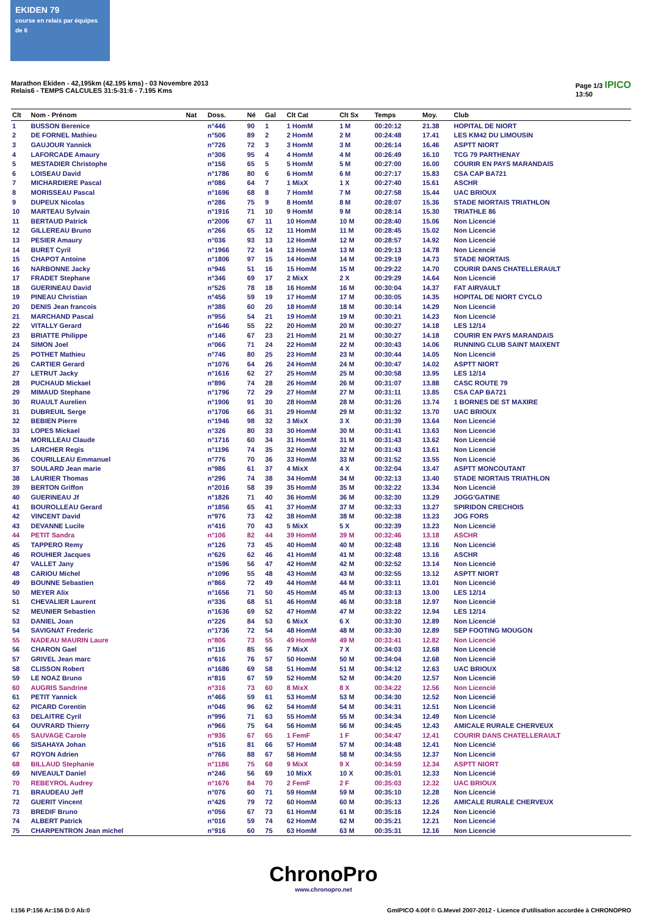EKIDEN 79
course en relais par équipes de 6
Marathon Ekiden - 42,195km (42.195 kms) - 03 Novembre 2013
Relais6 - TEMPS CALCULES 31:5-31:6 - 7.195 Kms
Page 1/3 IPICO
13:50
| Clt | Nom - Prénom | Nat | Doss. | Né | Gal | Clt Cat | Clt Sx | Temps | Moy. | Club |
| --- | --- | --- | --- | --- | --- | --- | --- | --- | --- | --- |
| 1 | BUSSON Berenice | | n°446 | 90 | 1 | 1 HomM | 1 M | 00:20:12 | 21.38 | HOPITAL DE NIORT |
| 2 | DE FORNEL Mathieu | | n°506 | 89 | 2 | 2 HomM | 2 M | 00:24:48 | 17.41 | LES KM42 DU LIMOUSIN |
| 3 | GAUJOUR Yannick | | n°726 | 72 | 3 | 3 HomM | 3 M | 00:26:14 | 16.46 | ASPTT NIORT |
| 4 | LAFORCADE Amaury | | n°306 | 95 | 4 | 4 HomM | 4 M | 00:26:49 | 16.10 | TCG 79 PARTHENAY |
| 5 | MESTADIER Christophe | | n°156 | 65 | 5 | 5 HomM | 5 M | 00:27:00 | 16.00 | COURIR EN PAYS MARANDAIS |
| 6 | LOISEAU David | | n°1786 | 80 | 6 | 6 HomM | 6 M | 00:27:17 | 15.83 | CSA CAP BA721 |
| 7 | MICHARDIERE Pascal | | n°086 | 64 | 7 | 1 MixX | 1 X | 00:27:40 | 15.61 | ASCHR |
| 8 | MORISSEAU Pascal | | n°1696 | 68 | 8 | 7 HomM | 7 M | 00:27:58 | 15.44 | UAC BRIOUX |
| 9 | DUPEUX Nicolas | | n°286 | 75 | 9 | 8 HomM | 8 M | 00:28:07 | 15.36 | STADE NIORTAIS TRIATHLON |
| 10 | MARTEAU Sylvain | | n°1916 | 71 | 10 | 9 HomM | 9 M | 00:28:14 | 15.30 | TRIATHLE 86 |
| 11 | BERTAUD Patrick | | n°2006 | 67 | 11 | 10 HomM | 10 M | 00:28:40 | 15.06 | Non Licencié |
| 12 | GILLEREAU Bruno | | n°266 | 65 | 12 | 11 HomM | 11 M | 00:28:45 | 15.02 | Non Licencié |
| 13 | PESIER Amaury | | n°036 | 93 | 13 | 12 HomM | 12 M | 00:28:57 | 14.92 | Non Licencié |
| 14 | BURET Cyril | | n°1966 | 72 | 14 | 13 HomM | 13 M | 00:29:13 | 14.78 | Non Licencié |
| 15 | CHAPOT Antoine | | n°1806 | 97 | 15 | 14 HomM | 14 M | 00:29:19 | 14.73 | STADE NIORTAIS |
| 16 | NARBONNE Jacky | | n°946 | 51 | 16 | 15 HomM | 15 M | 00:29:22 | 14.70 | COURIR DANS CHATELLERAULT |
| 17 | FRADET Stephane | | n°346 | 69 | 17 | 2 MixX | 2 X | 00:29:29 | 14.64 | Non Licencié |
| 18 | GUERINEAU David | | n°526 | 78 | 18 | 16 HomM | 16 M | 00:30:04 | 14.37 | FAT AIRVAULT |
| 19 | PINEAU Christian | | n°456 | 59 | 19 | 17 HomM | 17 M | 00:30:05 | 14.35 | HOPITAL DE NIORT CYCLO |
| 20 | DENIS Jean francois | | n°386 | 60 | 20 | 18 HomM | 18 M | 00:30:14 | 14.29 | Non Licencié |
| 21 | MARCHAND Pascal | | n°956 | 54 | 21 | 19 HomM | 19 M | 00:30:21 | 14.23 | Non Licencié |
| 22 | VITALLY Gerard | | n°1646 | 55 | 22 | 20 HomM | 20 M | 00:30:27 | 14.18 | LES 12/14 |
| 23 | BRIATTE Philippe | | n°146 | 67 | 23 | 21 HomM | 21 M | 00:30:27 | 14.18 | COURIR EN PAYS MARANDAIS |
| 24 | SIMON Joel | | n°066 | 71 | 24 | 22 HomM | 22 M | 00:30:43 | 14.06 | RUNNING CLUB SAINT MAIXENT |
| 25 | POTHET Mathieu | | n°746 | 80 | 25 | 23 HomM | 23 M | 00:30:44 | 14.05 | Non Licencié |
| 26 | CARTIER Gerard | | n°1076 | 64 | 26 | 24 HomM | 24 M | 00:30:47 | 14.02 | ASPTT NIORT |
| 27 | LETRUT Jacky | | n°1616 | 62 | 27 | 25 HomM | 25 M | 00:30:58 | 13.95 | LES 12/14 |
| 28 | PUCHAUD Mickael | | n°896 | 74 | 28 | 26 HomM | 26 M | 00:31:07 | 13.88 | CASC ROUTE 79 |
| 29 | MIMAUD Stephane | | n°1796 | 72 | 29 | 27 HomM | 27 M | 00:31:11 | 13.85 | CSA CAP BA721 |
| 30 | RUAULT Aurelien | | n°1906 | 91 | 30 | 28 HomM | 28 M | 00:31:26 | 13.74 | 1 BORNES DE ST MAXIRE |
| 31 | DUBREUIL Serge | | n°1706 | 66 | 31 | 29 HomM | 29 M | 00:31:32 | 13.70 | UAC BRIOUX |
| 32 | BEBIEN Pierre | | n°1946 | 98 | 32 | 3 MixX | 3 X | 00:31:39 | 13.64 | Non Licencié |
| 33 | LOPES Mickael | | n°326 | 80 | 33 | 30 HomM | 30 M | 00:31:41 | 13.63 | Non Licencié |
| 34 | MORILLEAU Claude | | n°1716 | 60 | 34 | 31 HomM | 31 M | 00:31:43 | 13.62 | Non Licencié |
| 35 | LARCHER Regis | | n°1196 | 74 | 35 | 32 HomM | 32 M | 00:31:43 | 13.61 | Non Licencié |
| 36 | COURILLEAU Emmanuel | | n°776 | 70 | 36 | 33 HomM | 33 M | 00:31:52 | 13.55 | Non Licencié |
| 37 | SOULARD Jean marie | | n°986 | 61 | 37 | 4 MixX | 4 X | 00:32:04 | 13.47 | ASPTT MONCOUTANT |
| 38 | LAURIER Thomas | | n°296 | 74 | 38 | 34 HomM | 34 M | 00:32:13 | 13.40 | STADE NIORTAIS TRIATHLON |
| 39 | BERTON Griffon | | n°2016 | 58 | 39 | 35 HomM | 35 M | 00:32:22 | 13.34 | Non Licencié |
| 40 | GUERINEAU Jf | | n°1826 | 71 | 40 | 36 HomM | 36 M | 00:32:30 | 13.29 | JOGG'GATINE |
| 41 | BOUROLLEAU Gerard | | n°1856 | 65 | 41 | 37 HomM | 37 M | 00:32:33 | 13.27 | SPIRIDON CRECHOIS |
| 42 | VINCENT David | | n°976 | 73 | 42 | 38 HomM | 38 M | 00:32:38 | 13.23 | JOG FORS |
| 43 | DEVANNE Lucile | | n°416 | 70 | 43 | 5 MixX | 5 X | 00:32:39 | 13.23 | Non Licencié |
| 44 | PETIT Sandra | | n°106 | 82 | 44 | 39 HomM | 39 M | 00:32:46 | 13.18 | ASCHR |
| 45 | TAPPERO Remy | | n°126 | 73 | 45 | 40 HomM | 40 M | 00:32:48 | 13.16 | Non Licencié |
| 46 | ROUHIER Jacques | | n°626 | 62 | 46 | 41 HomM | 41 M | 00:32:48 | 13.16 | ASCHR |
| 47 | VALLET Jany | | n°1596 | 56 | 47 | 42 HomM | 42 M | 00:32:52 | 13.14 | Non Licencié |
| 48 | CARIOU Michel | | n°1096 | 55 | 48 | 43 HomM | 43 M | 00:32:55 | 13.12 | ASPTT NIORT |
| 49 | BOUNNE Sebastien | | n°866 | 72 | 49 | 44 HomM | 44 M | 00:33:11 | 13.01 | Non Licencié |
| 50 | MEYER Alix | | n°1656 | 71 | 50 | 45 HomM | 45 M | 00:33:13 | 13.00 | LES 12/14 |
| 51 | CHEVALIER Laurent | | n°336 | 68 | 51 | 46 HomM | 46 M | 00:33:18 | 12.97 | Non Licencié |
| 52 | MEUNIER Sebastien | | n°1636 | 69 | 52 | 47 HomM | 47 M | 00:33:22 | 12.94 | LES 12/14 |
| 53 | DANIEL Joan | | n°226 | 84 | 53 | 6 MixX | 6 X | 00:33:30 | 12.89 | Non Licencié |
| 54 | SAVIGNAT Frederic | | n°1736 | 72 | 54 | 48 HomM | 48 M | 00:33:30 | 12.89 | SEP FOOTING MOUGON |
| 55 | NADEAU MAURIN Laure | | n°806 | 73 | 55 | 49 HomM | 49 M | 00:33:41 | 12.82 | Non Licencié |
| 56 | CHARON Gael | | n°116 | 85 | 56 | 7 MixX | 7 X | 00:34:03 | 12.68 | Non Licencié |
| 57 | GRIVEL Jean marc | | n°616 | 76 | 57 | 50 HomM | 50 M | 00:34:04 | 12.68 | Non Licencié |
| 58 | CLISSON Robert | | n°1686 | 69 | 58 | 51 HomM | 51 M | 00:34:12 | 12.63 | UAC BRIOUX |
| 59 | LE NOAZ Bruno | | n°816 | 67 | 59 | 52 HomM | 52 M | 00:34:20 | 12.57 | Non Licencié |
| 60 | AUGRIS Sandrine | | n°316 | 73 | 60 | 8 MixX | 8 X | 00:34:22 | 12.56 | Non Licencié |
| 61 | PETIT Yannick | | n°466 | 59 | 61 | 53 HomM | 53 M | 00:34:30 | 12.52 | Non Licencié |
| 62 | PICARD Corentin | | n°046 | 96 | 62 | 54 HomM | 54 M | 00:34:31 | 12.51 | Non Licencié |
| 63 | DELAITRE Cyril | | n°996 | 71 | 63 | 55 HomM | 55 M | 00:34:34 | 12.49 | Non Licencié |
| 64 | OUVRARD Thierry | | n°966 | 75 | 64 | 56 HomM | 56 M | 00:34:45 | 12.43 | AMICALE RURALE CHERVEUX |
| 65 | SAUVAGE Carole | | n°936 | 67 | 65 | 1 FemF | 1 F | 00:34:47 | 12.41 | COURIR DANS CHATELLERAULT |
| 66 | SISAHAYA Johan | | n°516 | 81 | 66 | 57 HomM | 57 M | 00:34:48 | 12.41 | Non Licencié |
| 67 | ROYON Adrien | | n°766 | 88 | 67 | 58 HomM | 58 M | 00:34:55 | 12.37 | Non Licencié |
| 68 | BILLAUD Stephanie | | n°1186 | 75 | 68 | 9 MixX | 9 X | 00:34:59 | 12.34 | ASPTT NIORT |
| 69 | NIVEAULT Daniel | | n°246 | 56 | 69 | 10 MixX | 10 X | 00:35:01 | 12.33 | Non Licencié |
| 70 | REBEYROL Audrey | | n°1676 | 84 | 70 | 2 FemF | 2 F | 00:35:03 | 12.32 | UAC BRIOUX |
| 71 | BRAUDEAU Jeff | | n°076 | 60 | 71 | 59 HomM | 59 M | 00:35:10 | 12.28 | Non Licencié |
| 72 | GUERIT Vincent | | n°426 | 79 | 72 | 60 HomM | 60 M | 00:35:13 | 12.26 | AMICALE RURALE CHERVEUX |
| 73 | BREDIF Bruno | | n°056 | 67 | 73 | 61 HomM | 61 M | 00:35:16 | 12.24 | Non Licencié |
| 74 | ALBERT Patrick | | n°016 | 59 | 74 | 62 HomM | 62 M | 00:35:21 | 12.21 | Non Licencié |
| 75 | CHARPENTRON Jean michel | | n°916 | 60 | 75 | 63 HomM | 63 M | 00:35:31 | 12.16 | Non Licencié |
ChronoPro
www.chronopro.net
I:156 P:156 Ar:156 D:0 Ab:0 GmIPICO 4.00f © G.Mevel 2007-2012 - Licence d'utilisation accordée à CHRONOPRO